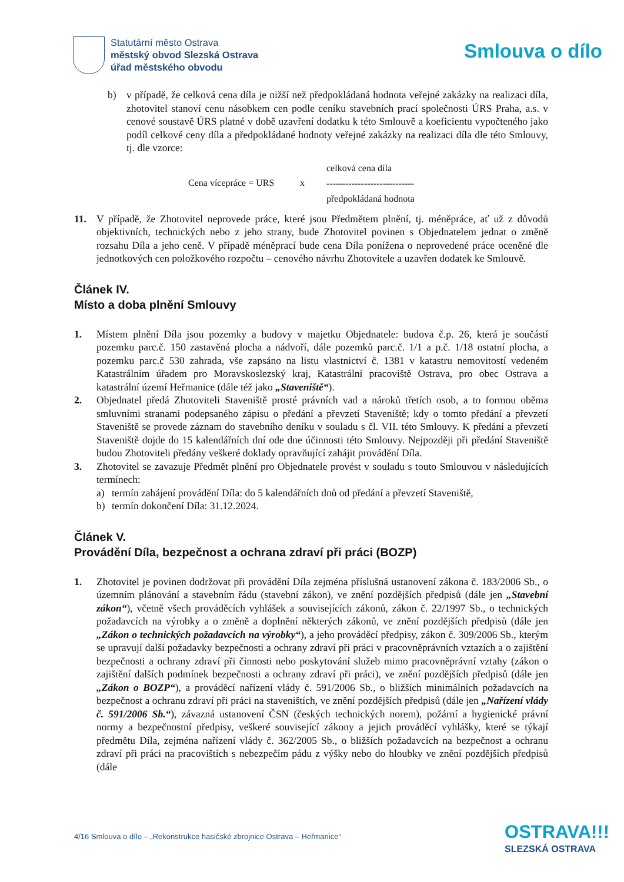Statutární město Ostrava
městský obvod Slezská Ostrava
úřad městského obvodu
Smlouva o dílo
b) v případě, že celková cena díla je nižší než předpokládaná hodnota veřejné zakázky na realizaci díla, zhotovitel stanoví cenu násobkem cen podle ceníku stavebních prací společnosti ÚRS Praha, a.s. v cenové soustavě ÚRS platné v době uzavření dodatku k této Smlouvě a koeficientu vypočteného jako podíl celkové ceny díla a předpokládané hodnoty veřejné zakázky na realizaci díla dle této Smlouvy, tj. dle vzorce:
Cena vícepráce = URS x celková cena díla
----------------------------
předpokládaná hodnota
11. V případě, že Zhotovitel neprovede práce, které jsou Předmětem plnění, tj. méněpráce, ať už z důvodů objektivních, technických nebo z jeho strany, bude Zhotovitel povinen s Objednatelem jednat o změně rozsahu Díla a jeho ceně. V případě méněprací bude cena Díla ponížena o neprovedené práce oceněné dle jednotkových cen položkového rozpočtu – cenového návrhu Zhotovitele a uzavřen dodatek ke Smlouvě.
Článek IV.
Místo a doba plnění Smlouvy
1. Místem plnění Díla jsou pozemky a budovy v majetku Objednatele: budova č.p. 26, která je součástí pozemku parc.č. 150 zastavěná plocha a nádvoří, dále pozemků parc.č. 1/1 a p.č. 1/18 ostatní plocha, a pozemku parc.č 530 zahrada, vše zapsáno na listu vlastnictví č. 1381 v katastru nemovitostí vedeném Katastrálním úřadem pro Moravskoslezský kraj, Katastrální pracoviště Ostrava, pro obec Ostrava a katastrální území Heřmanice (dále též jako „Staveniště“).
2. Objednatel předá Zhotoviteli Staveniště prosté právních vad a nároků třetích osob, a to formou oběma smluvními stranami podepsaného zápisu o předání a převzetí Staveniště; kdy o tomto předání a převzetí Staveniště se provede záznam do stavebního deníku v souladu s čl. VII. této Smlouvy. K předání a převzetí Staveniště dojde do 15 kalendářních dní ode dne účinnosti této Smlouvy. Nejpozději při předání Staveniště budou Zhotoviteli předány veškeré doklady opravňující zahájit provádění Díla.
3. Zhotovitel se zavazuje Předmět plnění pro Objednatele provést v souladu s touto Smlouvou v následujících termínech:
a) termín zahájení provádění Díla: do 5 kalendářních dnů od předání a převzetí Staveniště,
b) termín dokončení Díla: 31.12.2024.
Článek V.
Provádění Díla, bezpečnost a ochrana zdraví při práci (BOZP)
1. Zhotovitel je povinen dodržovat při provádění Díla zejména příslušná ustanovení zákona č. 183/2006 Sb., o územním plánování a stavebním řádu (stavební zákon), ve znění pozdějších předpisů (dále jen „Stavební zákon“), včetně všech prováděcích vyhlášek a souvisejících zákonů, zákon č. 22/1997 Sb., o technických požadavcích na výrobky a o změně a doplnění některých zákonů, ve znění pozdějších předpisů (dále jen „Zákon o technických požadavcích na výrobky“), a jeho prováděcí předpisy, zákon č. 309/2006 Sb., kterým se upravují další požadavky bezpečnosti a ochrany zdraví při práci v pracovněprávních vztazích a o zajištění bezpečnosti a ochrany zdraví při činnosti nebo poskytování služeb mimo pracovněprávní vztahy (zákon o zajištění dalších podmínek bezpečnosti a ochrany zdraví při práci), ve znění pozdějších předpisů (dále jen „Zákon o BOZP“), a prováděcí nařízení vlády č. 591/2006 Sb., o bližších minimálních požadavcích na bezpečnost a ochranu zdraví při práci na staveništích, ve znění pozdějších předpisů (dále jen „Nařízení vlády č. 591/2006 Sb.“), závazná ustanovení ČSN (českých technických norem), požární a hygienické právní normy a bezpečnostní předpisy, veškeré související zákony a jejich prováděcí vyhlášky, které se týkají předmětu Díla, zejména nařízení vlády č. 362/2005 Sb., o bližších požadavcích na bezpečnost a ochranu zdraví při práci na pracovištích s nebezpečím pádu z výšky nebo do hloubky ve znění pozdějších předpisů (dále
4/16 Smlouva o dílo – „Rekonstrukce hasičské zbrojnice Ostrava – Heřmanice“OSTRAVA!!!
SLEZSKÁ OSTRAVA